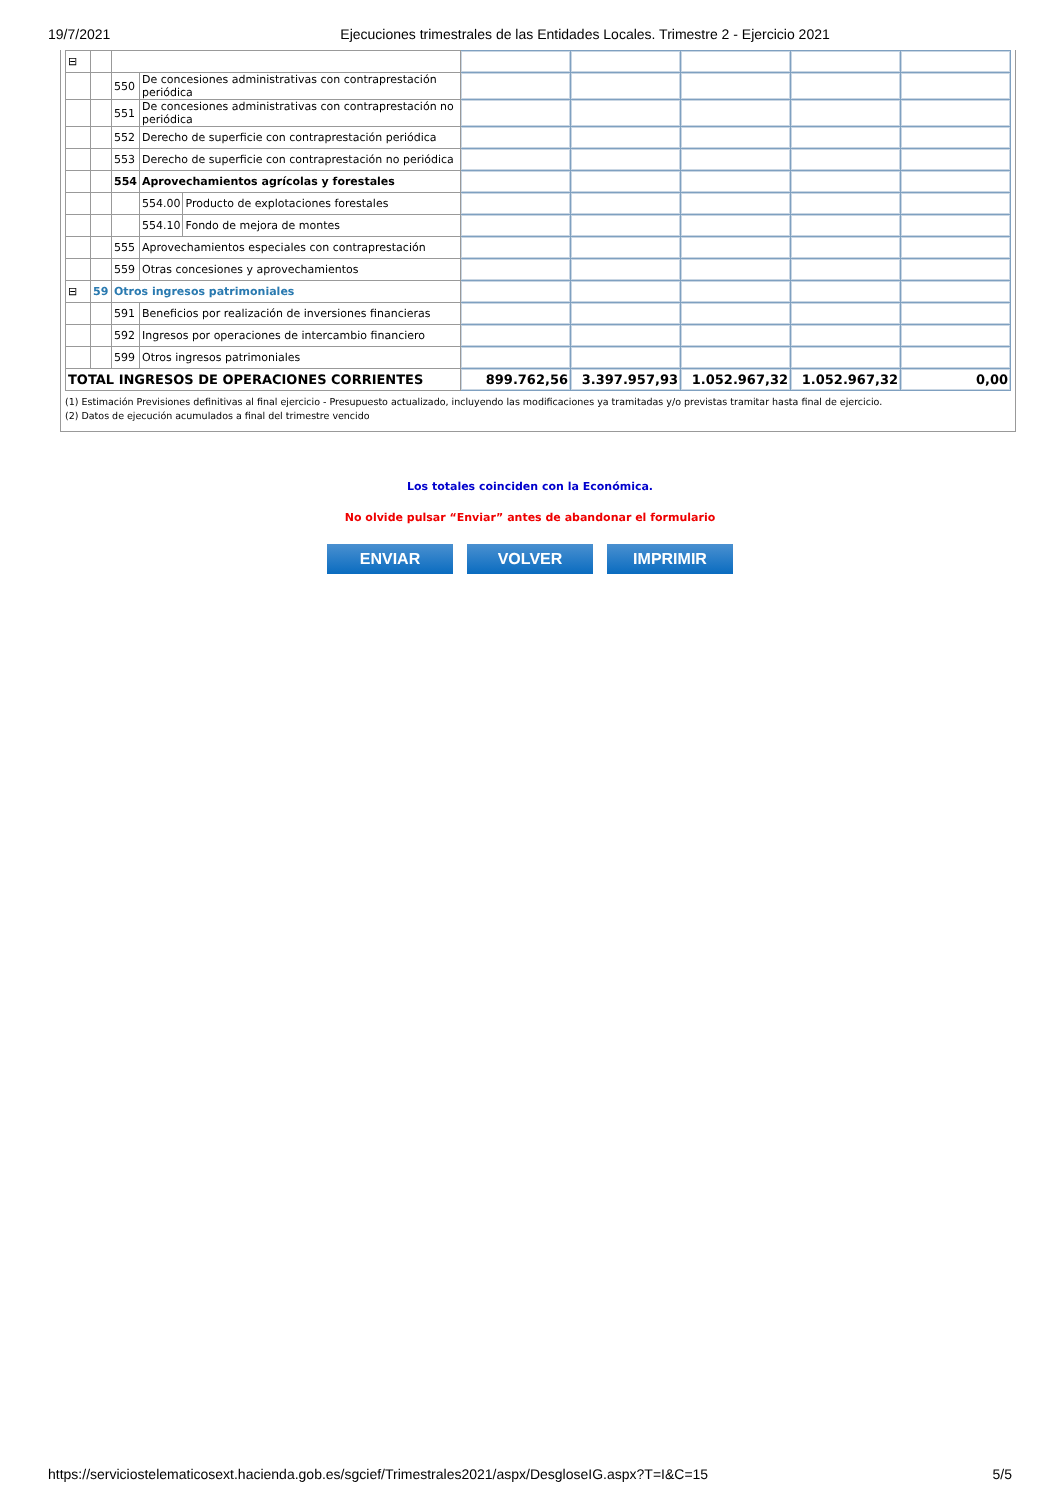19/7/2021 Ejecuciones trimestrales de las Entidades Locales. Trimestre 2 - Ejercicio 2021
| ⊟ | | | | | | | | | |
| | | 550 | De concesiones administrativas con contraprestación periódica | | | | | | |
| | | 551 | De concesiones administrativas con contraprestación no periódica | | | | | | |
| | | 552 | Derecho de superficie con contraprestación periódica | | | | | | |
| | | 553 | Derecho de superficie con contraprestación no periódica | | | | | | |
| | | 554 | Aprovechamientos agrícolas y forestales | | | | | | |
| | | | 554.00 | Producto de explotaciones forestales | | | | | |
| | | | 554.10 | Fondo de mejora de montes | | | | | |
| | | 555 | Aprovechamientos especiales con contraprestación | | | | | | |
| | | 559 | Otras concesiones y aprovechamientos | | | | | | |
| ⊟ | 59 | Otros ingresos patrimoniales | | | | | | | |
| | | 591 | Beneficios por realización de inversiones financieras | | | | | | |
| | | 592 | Ingresos por operaciones de intercambio financiero | | | | | | |
| | | 599 | Otros ingresos patrimoniales | | | | | | |
| TOTAL INGRESOS DE OPERACIONES CORRIENTES | | | | | 899.762,56 | 3.397.957,93 | 1.052.967,32 | 1.052.967,32 | 0,00 |
(1) Estimación Previsiones definitivas al final ejercicio - Presupuesto actualizado, incluyendo las modificaciones ya tramitadas y/o previstas tramitar hasta final de ejercicio.
(2) Datos de ejecución acumulados a final del trimestre vencido
Los totales coinciden con la Económica.
No olvide pulsar “Enviar” antes de abandonar el formulario
ENVIAR VOLVER IMPRIMIR
https://serviciostelematicosext.hacienda.gob.es/sgcief/Trimestrales2021/aspx/DesgloseIG.aspx?T=I&C=15 5/5